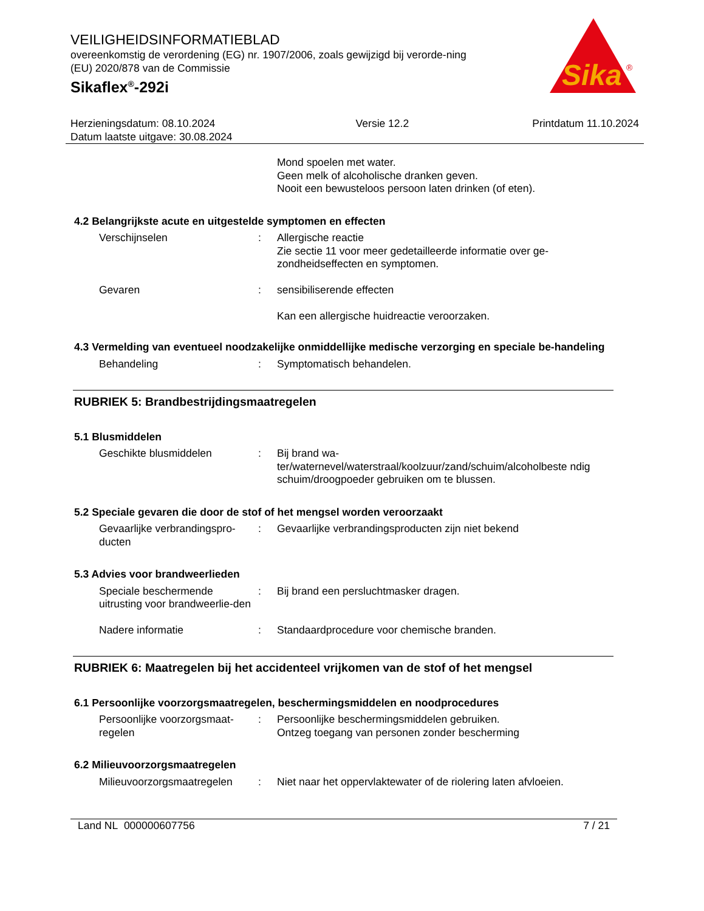Sika
®
VEILIGHEIDSINFORMATIEBLAD
overeenkomstig de verordening (EG) nr. 1907/2006, zoals gewijzigd bij verorde-ning (EU) 2020/878 van de Commissie
Sikaflex<sup>®</sup>-292i
Herzieningsdatum: 08.10.2024
Datum laatste uitgave: 30.08.2024
Versie 12.2 Printdatum 11.10.2024
Mond spoelen met water.
Geen melk of alcoholische dranken geven.
Nooit een bewusteloos persoon laten drinken (of eten).
4.2 Belangrijkste acute en uitgestelde symptomen en effecten
Verschijnselen : Allergische reactie
Zie sectie 11 voor meer gedetailleerde informatie over ge-zondheidseffecten en symptomen.
Gevaren : sensibiliserende effecten
Kan een allergische huidreactie veroorzaken.
4.3 Vermelding van eventueel noodzakelijke onmiddellijke medische verzorging en speciale be-handeling
Behandeling : Symptomatisch behandelen.
RUBRIEK 5: Brandbestrijdingsmaatregelen
5.1 Blusmiddelen
Geschikte blusmiddelen : Bij brand wa-
ter/waternevel/waterstraal/koolzuur/zand/schuim/alcoholbeste ndig schuim/droogpoeder gebruiken om te blussen.
5.2 Speciale gevaren die door de stof of het mengsel worden veroorzaakt
Gevaarlijke verbrandingspro-ducten
: Gevaarlijke verbrandingsproducten zijn niet bekend
5.3 Advies voor brandweerlieden
Speciale beschermende uitrusting voor brandweerlie-den
: Bij brand een persluchtmasker dragen.
Nadere informatie : Standaardprocedure voor chemische branden.
RUBRIEK 6: Maatregelen bij het accidenteel vrijkomen van de stof of het mengsel
6.1 Persoonlijke voorzorgsmaatregelen, beschermingsmiddelen en noodprocedures
Persoonlijke voorzorgsmaat-regelen
: Persoonlijke beschermingsmiddelen gebruiken.
Ontzeg toegang van personen zonder bescherming
6.2 Milieuvoorzorgsmaatregelen
Milieuvoorzorgsmaatregelen
: Niet naar het oppervlaktewater of de riolering laten afvloeien.
Land NL 000000607756 7 / 21